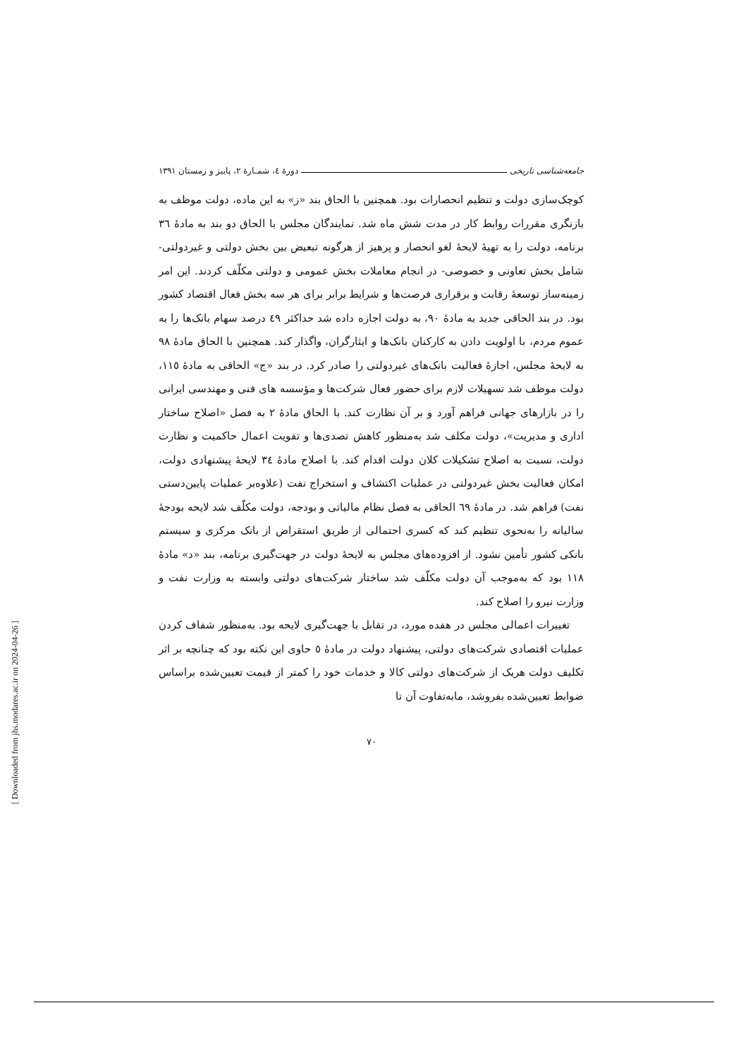جامعه‌شناسی تاریخی دورهٔ ٤، شمـارهٔ ٢، پاییز و زمستان ١٣٩١
کوچک‌سازی دولت و تنظیم انحصارات بود. همچنین با الحاق بند «ز» به این ماده، دولت موظف به بازنگری مقررات روابط کار در مدت شش ماه شد. نمایندگان مجلس با الحاق دو بند به مادهٔ ٣٦ برنامه، دولت را به تهیهٔ لایحهٔ لغو انحصار و پرهیز از هرگونه تبعیض بین بخش دولتی و غیردولتی- شامل بخش تعاونی و خصوصی- در انجام معاملات بخش عمومی و دولتی مکلّف کردند. این امر زمینه‌ساز توسعهٔ رقابت و برقراری فرصت‌ها و شرایط برابر برای هر سه بخش فعال اقتصاد کشور بود. در بند الحاقی جدید به مادهٔ ٩٠، به دولت اجازه داده شد حداکثر ٤٩ درصد سهام بانک‌ها را به عموم مردم، با اولویت دادن به کارکنان بانک‌ها و ایثارگران، واگذار کند. همچنین با الحاق مادهٔ ٩٨ به لایحهٔ مجلس، اجازهٔ فعالیت بانک‌های غیردولتی را صادر کرد. در بند «ج» الحاقی به مادهٔ ١١٥، دولت موظف شد تسهیلات لازم برای حضور فعال شرکت‌ها و مؤسسه های فنی و مهندسی ایرانی را در بازارهای جهانی فراهم آورد و بر آن نظارت کند. با الحاق مادهٔ ٢ به فصل «اصلاح ساختار اداری و مدیریت»، دولت مکلف شد به‌منظور کاهش تصدی‌ها و تقویت اعمال حاکمیت و نظارت دولت، نسبت به اصلاح تشکیلات کلان دولت اقدام کند. با اصلاح مادهٔ ٣٤ لایحهٔ پیشنهادی دولت، امکان فعالیت بخش غیردولتی در عملیات اکتشاف و استخراج نفت (علاوه‌بر عملیات پایین‌دستی نفت) فراهم شد. در مادهٔ ٦٩ الحاقی به فصل نظام مالیاتی و بودجه، دولت مکلّف شد لایحه بودجهٔ سالیانه را به‌نحوی تنظیم کند که کسری احتمالی از طریق استقراض از بانک مرکزی و سیستم بانکی کشور تأمین نشود. از افزوده‌های مجلس به لایحهٔ دولت در جهت‌گیری برنامه، بند «د» مادهٔ ١١٨ بود که به‌موجب آن دولت مکلّف شد ساختار شرکت‌های دولتی وابسته به وزارت نفت و وزارت نیرو را اصلاح کند.
تغییرات اعمالی مجلس در هفده مورد، در تقابل با جهت‌گیری لایحه بود. به‌منظور شفاف کردن عملیات اقتصادی شرکت‌های دولتی، پیشنهاد دولت در مادهٔ ٥ حاوی این نکته بود که چنانچه بر اثر تکلیف دولت هریک از شرکت‌های دولتی کالا و خدمات خود را کمتر از قیمت تعیین‌شده براساس ضوابط تعیین‌شده بفروشد، مابه‌تفاوت آن تا
٧٠
[ Downloaded from jhs.modares.ac.ir on 2024-04-26 ]